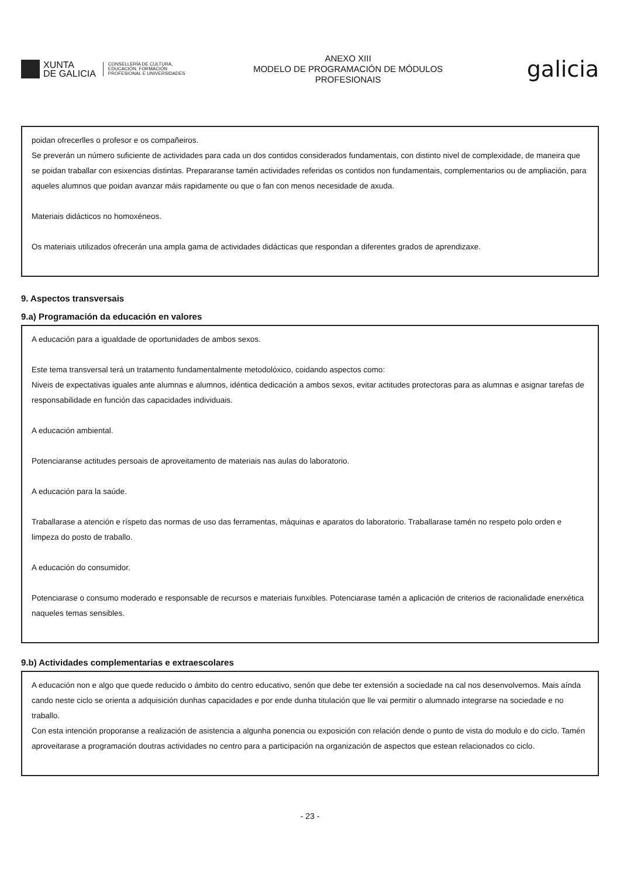XUNTA
DE GALICIA
CONSELLERÍA DE CULTURA,
EDUCACIÓN, FORMACIÓN
PROFESIONAL E UNIVERSIDADES
ANEXO XIII
MODELO DE PROGRAMACIÓN DE MÓDULOS
PROFESIONAIS
galicia
poidan ofrecerlles o profesor e os compañeiros.
Se preverán un número suficiente de actividades para cada un dos contidos considerados fundamentais, con distinto nivel de complexidade, de maneira que se poidan traballar con esixencias distintas. Prepararanse tamén actividades referidas os contidos non fundamentais, complementarios ou de ampliación, para aqueles alumnos que poidan avanzar máis rapidamente ou que o fan con menos necesidade de axuda.
Materiais didácticos no homoxéneos.
Os materiais utilizados ofrecerán una ampla gama de actividades didácticas que respondan a diferentes grados de aprendizaxe.
9. Aspectos transversais
9.a) Programación da educación en valores
A educación para a igualdade de oportunidades de ambos sexos.
Este tema transversal terá un tratamento fundamentalmente metodolóxico, coidando aspectos como:
Niveis de expectativas iguales ante alumnas e alumnos, idéntica dedicación a ambos sexos, evitar actitudes protectoras para as alumnas e asignar tarefas de responsabilidade en función das capacidades individuais.
A educación ambiental.
Potenciaranse actitudes persoais de aproveitamento de materiais nas aulas do laboratorio.
A educación para la saúde.
Traballarase a atención e ríspeto das normas de uso das ferramentas, máquinas e aparatos do laboratorio. Traballarase tamén no respeto polo orden e limpeza do posto de traballo.
A educación do consumidor.
Potenciarase o consumo moderado e responsable de recursos e materiais funxibles. Potenciarase tamén a aplicación de criterios de racionalidade enerxética naqueles temas sensibles.
9.b) Actividades complementarias e extraescolares
A educación non e algo que quede reducido o ámbito do centro educativo, senón que debe ter extensión a sociedade na cal nos desenvolvemos. Mais aínda cando neste ciclo se orienta a adquisición dunhas capacidades e por ende dunha titulación que lle vai permitir o alumnado integrarse na sociedade e no traballo.
Con esta intención proporanse a realización de asistencia a algunha ponencia ou exposición con relación dende o punto de vista do modulo e do ciclo. Tamén aproveitarase a programación doutras actividades no centro para a participación na organización de aspectos que estean relacionados co ciclo.
- 23 -